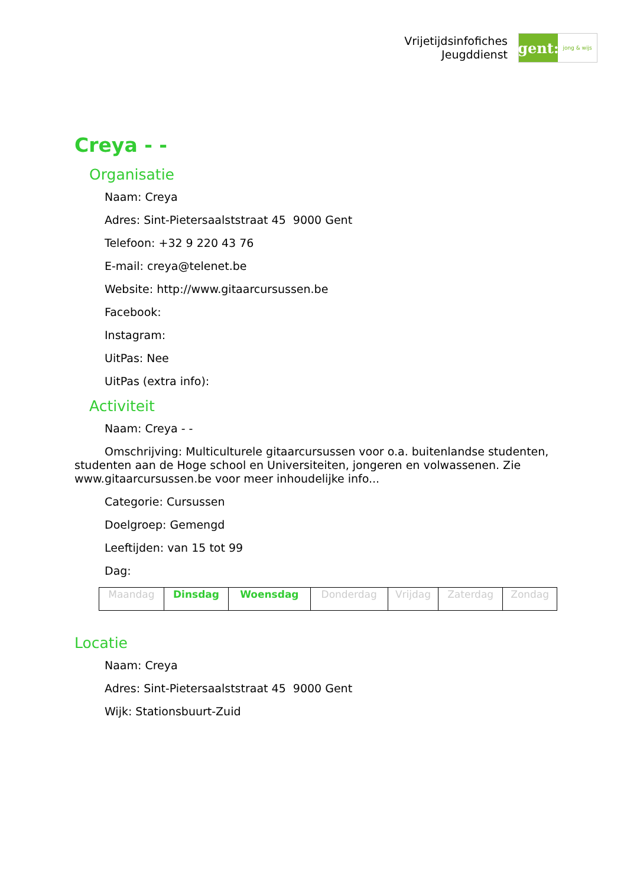Vrijetijdsinfofiches
Jeugddienst
gent:
jong & wijs
Creya - -
Organisatie
Naam: Creya
Adres: Sint-Pietersaalststraat 45 9000 Gent
Telefoon: +32 9 220 43 76
E-mail: creya@telenet.be
Website: http://www.gitaarcursussen.be
Facebook:
Instagram:
UitPas: Nee
UitPas (extra info):
Activiteit
Naam: Creya - -
Omschrijving: Multiculturele gitaarcursussen voor o.a. buitenlandse studenten, studenten aan de Hoge school en Universiteiten, jongeren en volwassenen. Zie www.gitaarcursussen.be voor meer inhoudelijke info...
Categorie: Cursussen
Doelgroep: Gemengd
Leeftijden: van 15 tot 99
Dag:
| Maandag | Dinsdag | Woensdag | Donderdag | Vrijdag | Zaterdag | Zondag |
Locatie
Naam: Creya
Adres: Sint-Pietersaalststraat 45 9000 Gent
Wijk: Stationsbuurt-Zuid